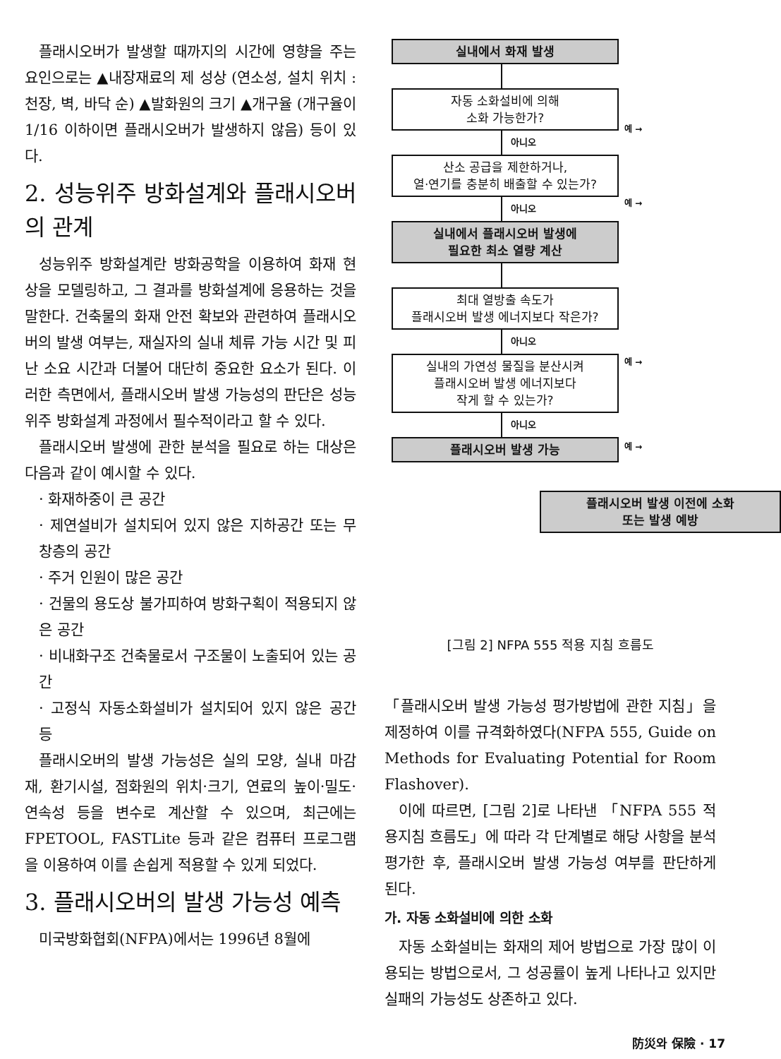플래시오버가 발생할 때까지의 시간에 영향을 주는 요인으로는 ▲내장재료의 제 성상 (연소성, 설치 위치 : 천장, 벽, 바닥 순) ▲발화원의 크기 ▲개구율 (개구율이 1/16 이하이면 플래시오버가 발생하지 않음) 등이 있다.
2. 성능위주 방화설계와 플래시오버의 관계
성능위주 방화설계란 방화공학을 이용하여 화재 현상을 모델링하고, 그 결과를 방화설계에 응용하는 것을 말한다. 건축물의 화재 안전 확보와 관련하여 플래시오버의 발생 여부는, 재실자의 실내 체류 가능 시간 및 피난 소요 시간과 더불어 대단히 중요한 요소가 된다. 이러한 측면에서, 플래시오버 발생 가능성의 판단은 성능위주 방화설계 과정에서 필수적이라고 할 수 있다.
플래시오버 발생에 관한 분석을 필요로 하는 대상은 다음과 같이 예시할 수 있다.
· 화재하중이 큰 공간
· 제연설비가 설치되어 있지 않은 지하공간 또는 무창층의 공간
· 주거 인원이 많은 공간
· 건물의 용도상 불가피하여 방화구획이 적용되지 않은 공간
· 비내화구조 건축물로서 구조물이 노출되어 있는 공간
· 고정식 자동소화설비가 설치되어 있지 않은 공간 등
플래시오버의 발생 가능성은 실의 모양, 실내 마감재, 환기시설, 점화원의 위치·크기, 연료의 높이·밀도·연속성 등을 변수로 계산할 수 있으며, 최근에는 FPETOOL, FASTLite 등과 같은 컴퓨터 프로그램을 이용하여 이를 손쉽게 적용할 수 있게 되었다.
3. 플래시오버의 발생 가능성 예측
미국방화협회(NFPA)에서는 1996년 8월에
실내에서 화재 발생
자동 소화설비에 의해
소화 가능한가?
예 →
아니오
산소 공급을 제한하거나,
열·연기를 충분히 배출할 수 있는가?
예 →
아니오
실내에서 플래시오버 발생에
필요한 최소 열량 계산
최대 열방출 속도가
플래시오버 발생 에너지보다 작은가?
예 →
아니오
실내의 가연성 물질을 분산시켜
플래시오버 발생 에너지보다
작게 할 수 있는가?
예 →
아니오
플래시오버 발생 가능
플래시오버 발생 이전에 소화
또는 발생 예방
[그림 2] NFPA 555 적용 지침 흐름도
「플래시오버 발생 가능성 평가방법에 관한 지침」을 제정하여 이를 규격화하였다(NFPA 555, Guide on Methods for Evaluating Potential for Room Flashover).
이에 따르면, [그림 2]로 나타낸 「NFPA 555 적용지침 흐름도」에 따라 각 단계별로 해당 사항을 분석 평가한 후, 플래시오버 발생 가능성 여부를 판단하게 된다.
가. 자동 소화설비에 의한 소화
자동 소화설비는 화재의 제어 방법으로 가장 많이 이용되는 방법으로서, 그 성공률이 높게 나타나고 있지만 실패의 가능성도 상존하고 있다.
防災와 保險 · 17